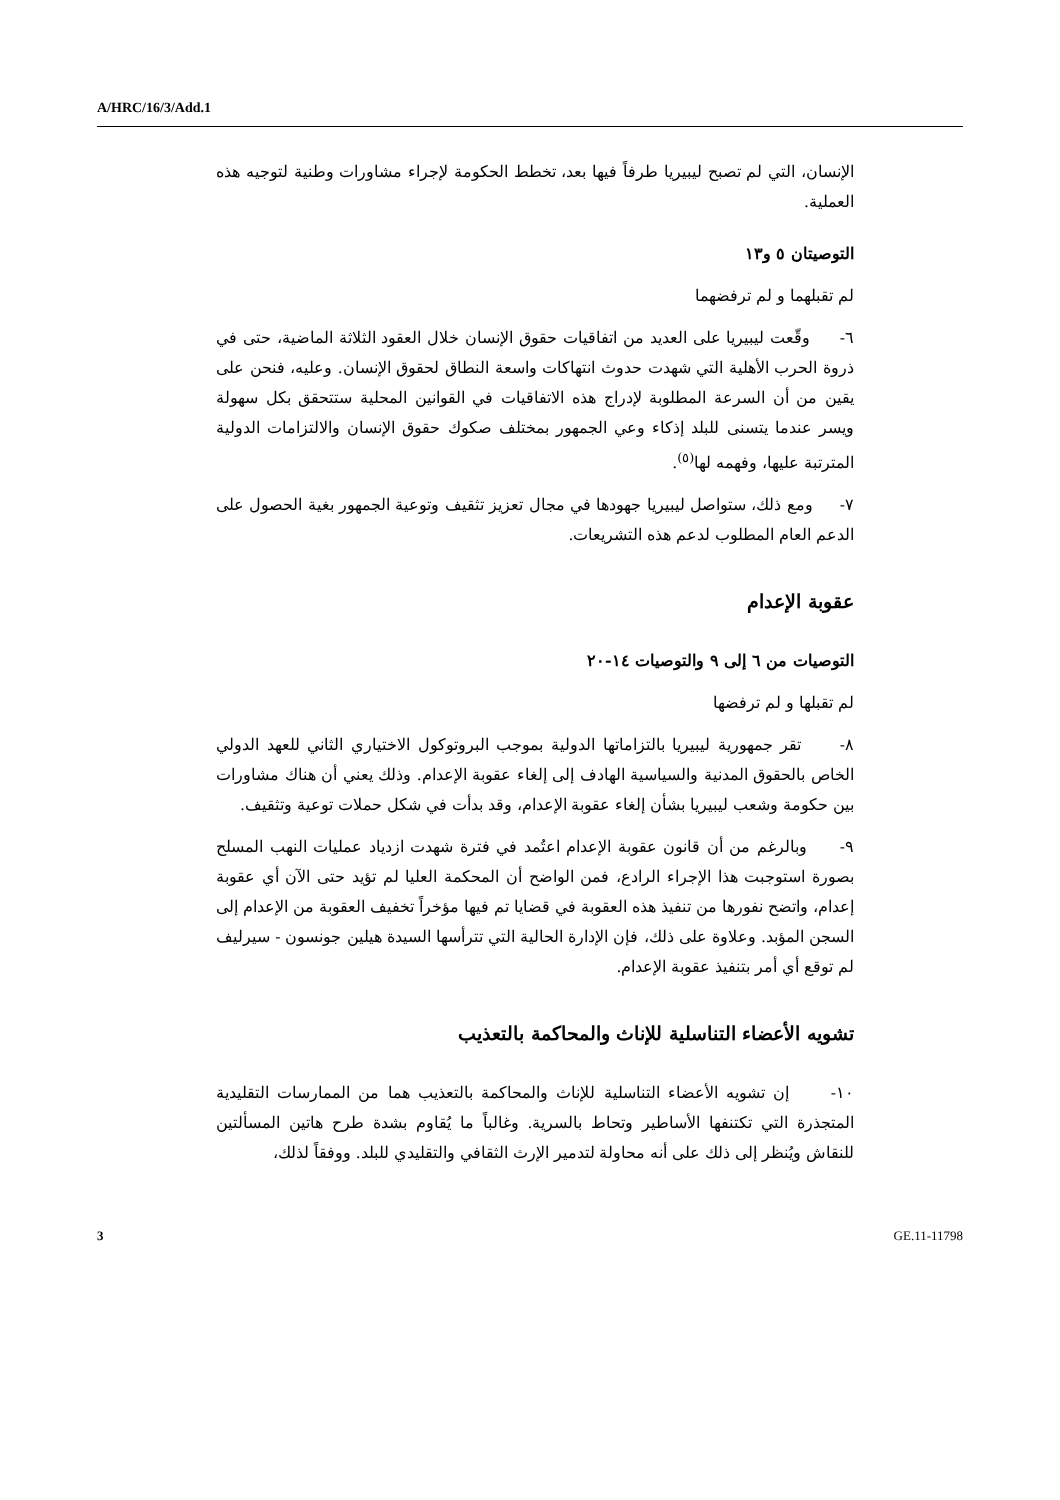A/HRC/16/3/Add.1
الإنسان، التي لم تصبح ليبيريا طرفاً فيها بعد، تخطط الحكومة لإجراء مشاورات وطنية لتوجيه هذه العملية.
التوصيتان ٥ و١٣
لم تقبلهما و لم ترفضهما
٦- وقّعت ليبيريا على العديد من اتفاقيات حقوق الإنسان خلال العقود الثلاثة الماضية، حتى في ذروة الحرب الأهلية التي شهدت حدوث انتهاكات واسعة النطاق لحقوق الإنسان. وعليه، فنحن على يقين من أن السرعة المطلوبة لإدراج هذه الاتفاقيات في القوانين المحلية ستتحقق بكل سهولة ويسر عندما يتسنى للبلد إذكاء وعي الجمهور بمختلف صكوك حقوق الإنسان والالتزامات الدولية المترتبة عليها، وفهمه لها<sup>(٥)</sup>.
٧- ومع ذلك، ستواصل ليبيريا جهودها في مجال تعزيز تثقيف وتوعية الجمهور بغية الحصول على الدعم العام المطلوب لدعم هذه التشريعات.
عقوبة الإعدام
التوصيات من ٦ إلى ٩ والتوصيات ١٤-٢٠
لم تقبلها و لم ترفضها
٨- تقر جمهورية ليبيريا بالتزاماتها الدولية بموجب البروتوكول الاختياري الثاني للعهد الدولي الخاص بالحقوق المدنية والسياسية الهادف إلى إلغاء عقوبة الإعدام. وذلك يعني أن هناك مشاورات بين حكومة وشعب ليبيريا بشأن إلغاء عقوبة الإعدام، وقد بدأت في شكل حملات توعية وتثقيف.
٩- وبالرغم من أن قانون عقوبة الإعدام اعتُمد في فترة شهدت ازدياد عمليات النهب المسلح بصورة استوجبت هذا الإجراء الرادع، فمن الواضح أن المحكمة العليا لم تؤيد حتى الآن أي عقوبة إعدام، واتضح نفورها من تنفيذ هذه العقوبة في قضايا تم فيها مؤخراً تخفيف العقوبة من الإعدام إلى السجن المؤبد. وعلاوة على ذلك، فإن الإدارة الحالية التي تترأسها السيدة هيلين جونسون - سيرليف لم توقع أي أمر بتنفيذ عقوبة الإعدام.
تشويه الأعضاء التناسلية للإناث والمحاكمة بالتعذيب
١٠- إن تشويه الأعضاء التناسلية للإناث والمحاكمة بالتعذيب هما من الممارسات التقليدية المتجذرة التي تكتنفها الأساطير وتحاط بالسرية. وغالباً ما يُقاوم بشدة طرح هاتين المسألتين للنقاش ويُنظر إلى ذلك على أنه محاولة لتدمير الإرث الثقافي والتقليدي للبلد. ووفقاً لذلك،
3 GE.11-11798